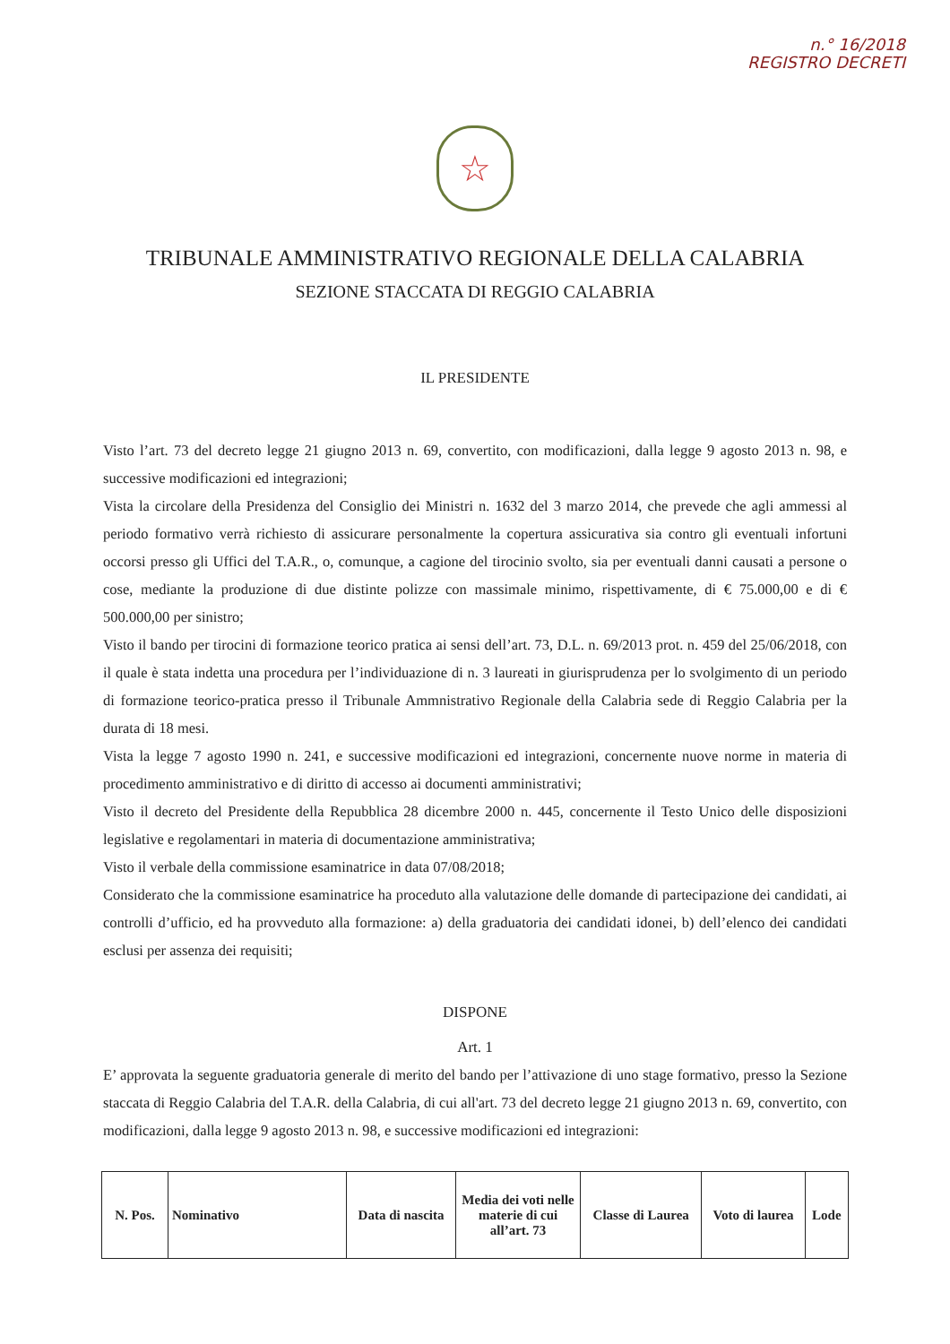n.° 16/2018
REGISTRO DECRETI
☆
TRIBUNALE AMMINISTRATIVO REGIONALE DELLA CALABRIA
SEZIONE STACCATA DI REGGIO CALABRIA
IL PRESIDENTE
Visto l’art. 73 del decreto legge 21 giugno 2013 n. 69, convertito, con modificazioni, dalla legge 9 agosto 2013 n. 98, e successive modificazioni ed integrazioni;
Vista la circolare della Presidenza del Consiglio dei Ministri n. 1632 del 3 marzo 2014, che prevede che agli ammessi al periodo formativo verrà richiesto di assicurare personalmente la copertura assicurativa sia contro gli eventuali infortuni occorsi presso gli Uffici del T.A.R., o, comunque, a cagione del tirocinio svolto, sia per eventuali danni causati a persone o cose, mediante la produzione di due distinte polizze con massimale minimo, rispettivamente, di € 75.000,00 e di € 500.000,00 per sinistro;
Visto il bando per tirocini di formazione teorico pratica ai sensi dell’art. 73, D.L. n. 69/2013 prot. n. 459 del 25/06/2018, con il quale è stata indetta una procedura per l’individuazione di n. 3 laureati in giurisprudenza per lo svolgimento di un periodo di formazione teorico-pratica presso il Tribunale Ammnistrativo Regionale della Calabria sede di Reggio Calabria per la durata di 18 mesi.
Vista la legge 7 agosto 1990 n. 241, e successive modificazioni ed integrazioni, concernente nuove norme in materia di procedimento amministrativo e di diritto di accesso ai documenti amministrativi;
Visto il decreto del Presidente della Repubblica 28 dicembre 2000 n. 445, concernente il Testo Unico delle disposizioni legislative e regolamentari in materia di documentazione amministrativa;
Visto il verbale della commissione esaminatrice in data 07/08/2018;
Considerato che la commissione esaminatrice ha proceduto alla valutazione delle domande di partecipazione dei candidati, ai controlli d’ufficio, ed ha provveduto alla formazione: a) della graduatoria dei candidati idonei, b) dell’elenco dei candidati esclusi per assenza dei requisiti;
DISPONE
Art. 1
E’ approvata la seguente graduatoria generale di merito del bando per l’attivazione di uno stage formativo, presso la Sezione staccata di Reggio Calabria del T.A.R. della Calabria, di cui all'art. 73 del decreto legge 21 giugno 2013 n. 69, convertito, con modificazioni, dalla legge 9 agosto 2013 n. 98, e successive modificazioni ed integrazioni:
| N. Pos. | Nominativo | Data di nascita | Media dei voti nelle materie di cui all’art. 73 | Classe di Laurea | Voto di laurea | Lode |
| --- | --- | --- | --- | --- | --- | --- |